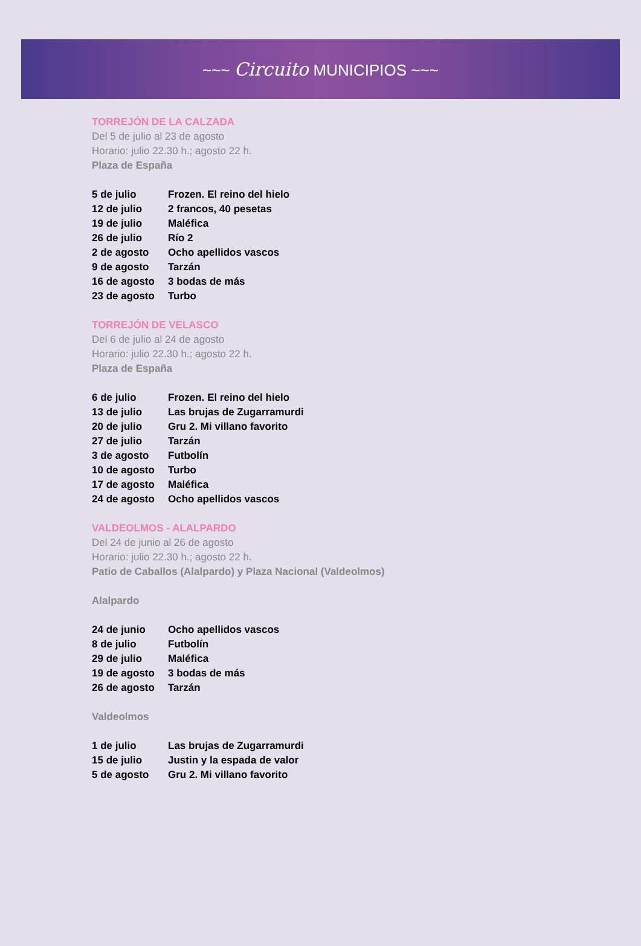~~~ Circuito MUNICIPIOS ~~~
TORREJÓN DE LA CALZADA
Del 5 de julio al 23 de agosto
Horario: julio 22.30 h.; agosto 22 h.
Plaza de España
| 5 de julio | Frozen. El reino del hielo |
| 12 de julio | 2 francos, 40 pesetas |
| 19 de julio | Maléfica |
| 26 de julio | Río 2 |
| 2 de agosto | Ocho apellidos vascos |
| 9 de agosto | Tarzán |
| 16 de agosto | 3 bodas de más |
| 23 de agosto | Turbo |
TORREJÓN DE VELASCO
Del 6 de julio al 24 de agosto
Horario: julio 22.30 h.; agosto 22 h.
Plaza de España
| 6 de julio | Frozen. El reino del hielo |
| 13 de julio | Las brujas de Zugarramurdi |
| 20 de julio | Gru 2. Mi villano favorito |
| 27 de julio | Tarzán |
| 3 de agosto | Futbolín |
| 10 de agosto | Turbo |
| 17 de agosto | Maléfica |
| 24 de agosto | Ocho apellidos vascos |
VALDEOLMOS - ALALPARDO
Del 24 de junio al 26 de agosto
Horario: julio 22.30 h.; agosto 22 h.
Patio de Caballos (Alalpardo) y Plaza Nacional (Valdeolmos)
Alalpardo
| 24 de junio | Ocho apellidos vascos |
| 8 de julio | Futbolín |
| 29 de julio | Maléfica |
| 19 de agosto | 3 bodas de más |
| 26 de agosto | Tarzán |
Valdeolmos
| 1 de julio | Las brujas de Zugarramurdi |
| 15 de julio | Justin y la espada de valor |
| 5 de agosto | Gru 2. Mi villano favorito |